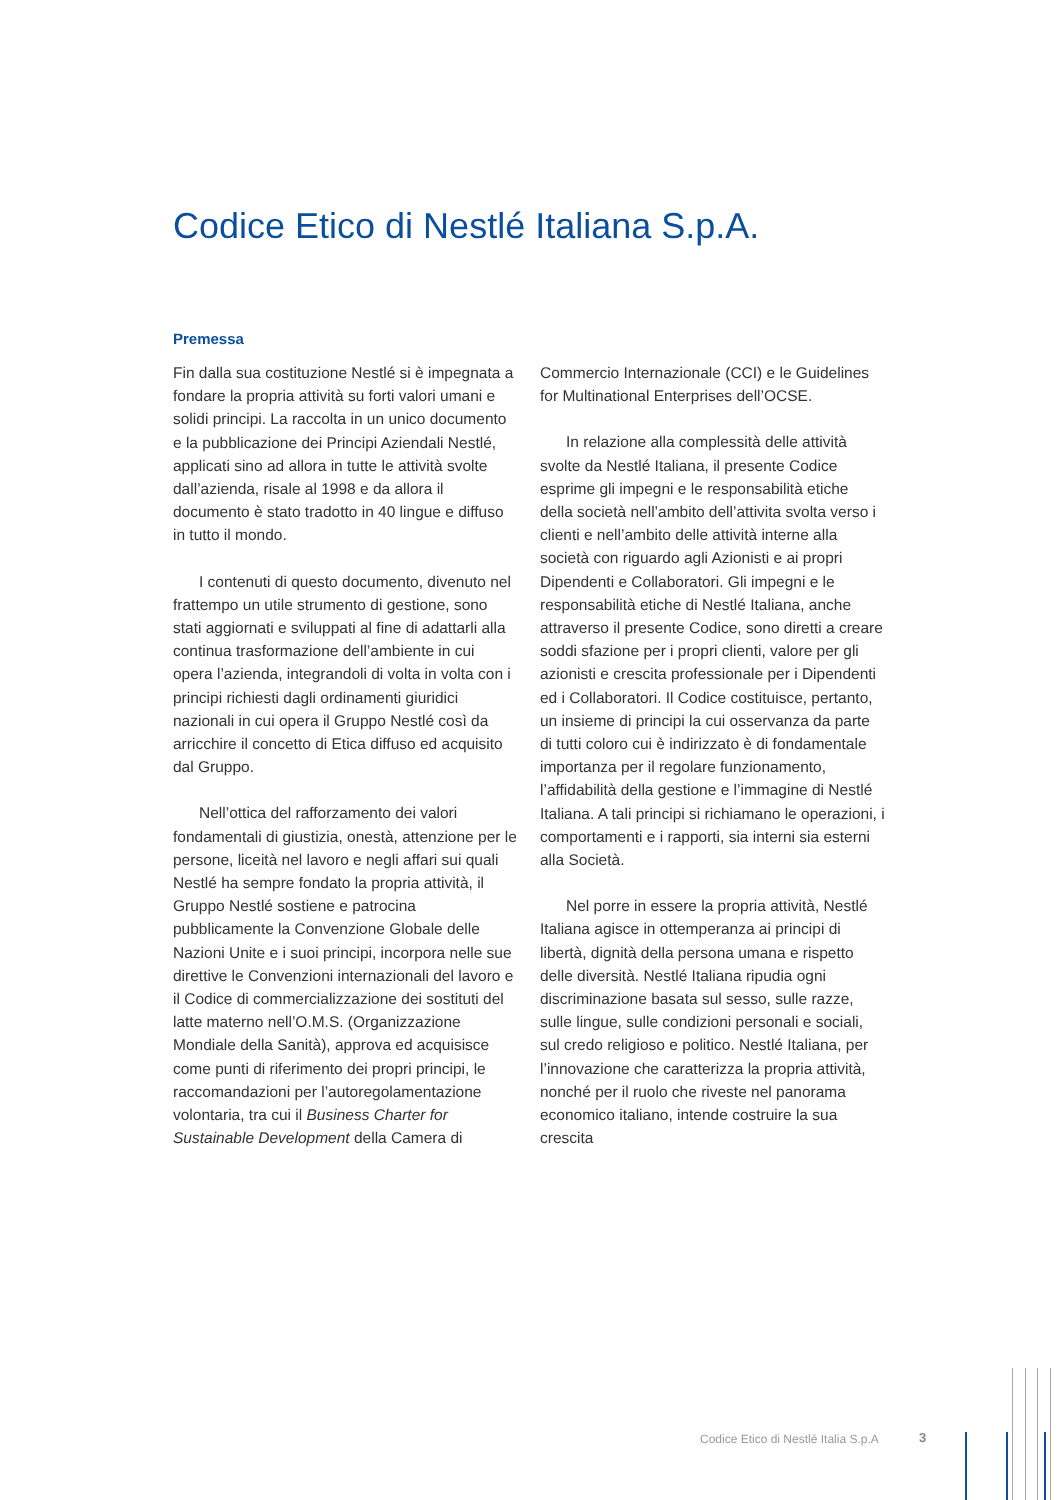Codice Etico di Nestlé Italiana S.p.A.
Premessa
Fin dalla sua costituzione Nestlé si è impegnata a fondare la propria attività su forti valori umani e solidi principi. La raccolta in un unico documento e la pubblicazione dei Principi Aziendali Nestlé, applicati sino ad allora in tutte le attività svolte dall’azienda, risale al 1998 e da allora il documento è stato tradotto in 40 lingue e diffuso in tutto il mondo.
I contenuti di questo documento, divenuto nel frattempo un utile strumento di gestione, sono stati aggiornati e sviluppati al fine di adattarli alla continua trasformazione dell’ambiente in cui opera l’azienda, integrandoli di volta in volta con i principi richiesti dagli ordinamenti giuridici nazionali in cui opera il Gruppo Nestlé così da arricchire il concetto di Etica diffuso ed acquisito dal Gruppo.
Nell’ottica del rafforzamento dei valori fondamentali di giustizia, onestà, attenzione per le persone, liceità nel lavoro e negli affari sui quali Nestlé ha sempre fondato la propria attività, il Gruppo Nestlé sostiene e patrocina pubblicamente la Convenzione Globale delle Nazioni Unite e i suoi principi, incorpora nelle sue direttive le Convenzioni internazionali del lavoro e il Codice di commercializzazione dei sostituti del latte materno nell’O.M.S. (Organizzazione Mondiale della Sanità), approva ed acquisisce come punti di riferimento dei propri principi, le raccomandazioni per l’autoregolamentazione volontaria, tra cui il Business Charter for Sustainable Development della Camera di Commercio Internazionale (CCI) e le Guidelines for Multinational Enterprises dell’OCSE.
In relazione alla complessità delle attività svolte da Nestlé Italiana, il presente Codice esprime gli impegni e le responsabilità etiche della società nell’ambito dell’attivita svolta verso i clienti e nell’ambito delle attività interne alla società con riguardo agli Azionisti e ai propri Dipendenti e Collaboratori. Gli impegni e le responsabilità etiche di Nestlé Italiana, anche attraverso il presente Codice, sono diretti a creare soddi sfazione per i propri clienti, valore per gli azionisti e crescita professionale per i Dipendenti ed i Collaboratori. Il Codice costituisce, pertanto, un insieme di principi la cui osservanza da parte di tutti coloro cui è indirizzato è di fondamentale importanza per il regolare funzionamento, l’affidabilità della gestione e l’immagine di Nestlé Italiana. A tali principi si richiamano le operazioni, i comportamenti e i rapporti, sia interni sia esterni alla Società.
Nel porre in essere la propria attività, Nestlé Italiana agisce in ottemperanza ai principi di libertà, dignità della persona umana e rispetto delle diversità. Nestlé Italiana ripudia ogni discriminazione basata sul sesso, sulle razze, sulle lingue, sulle condizioni personali e sociali, sul credo religioso e politico. Nestlé Italiana, per l’innovazione che caratterizza la propria attività, nonché per il ruolo che riveste nel panorama economico italiano, intende costruire la sua crescita
Codice Etico di Nestlé Italia S.p.A
3